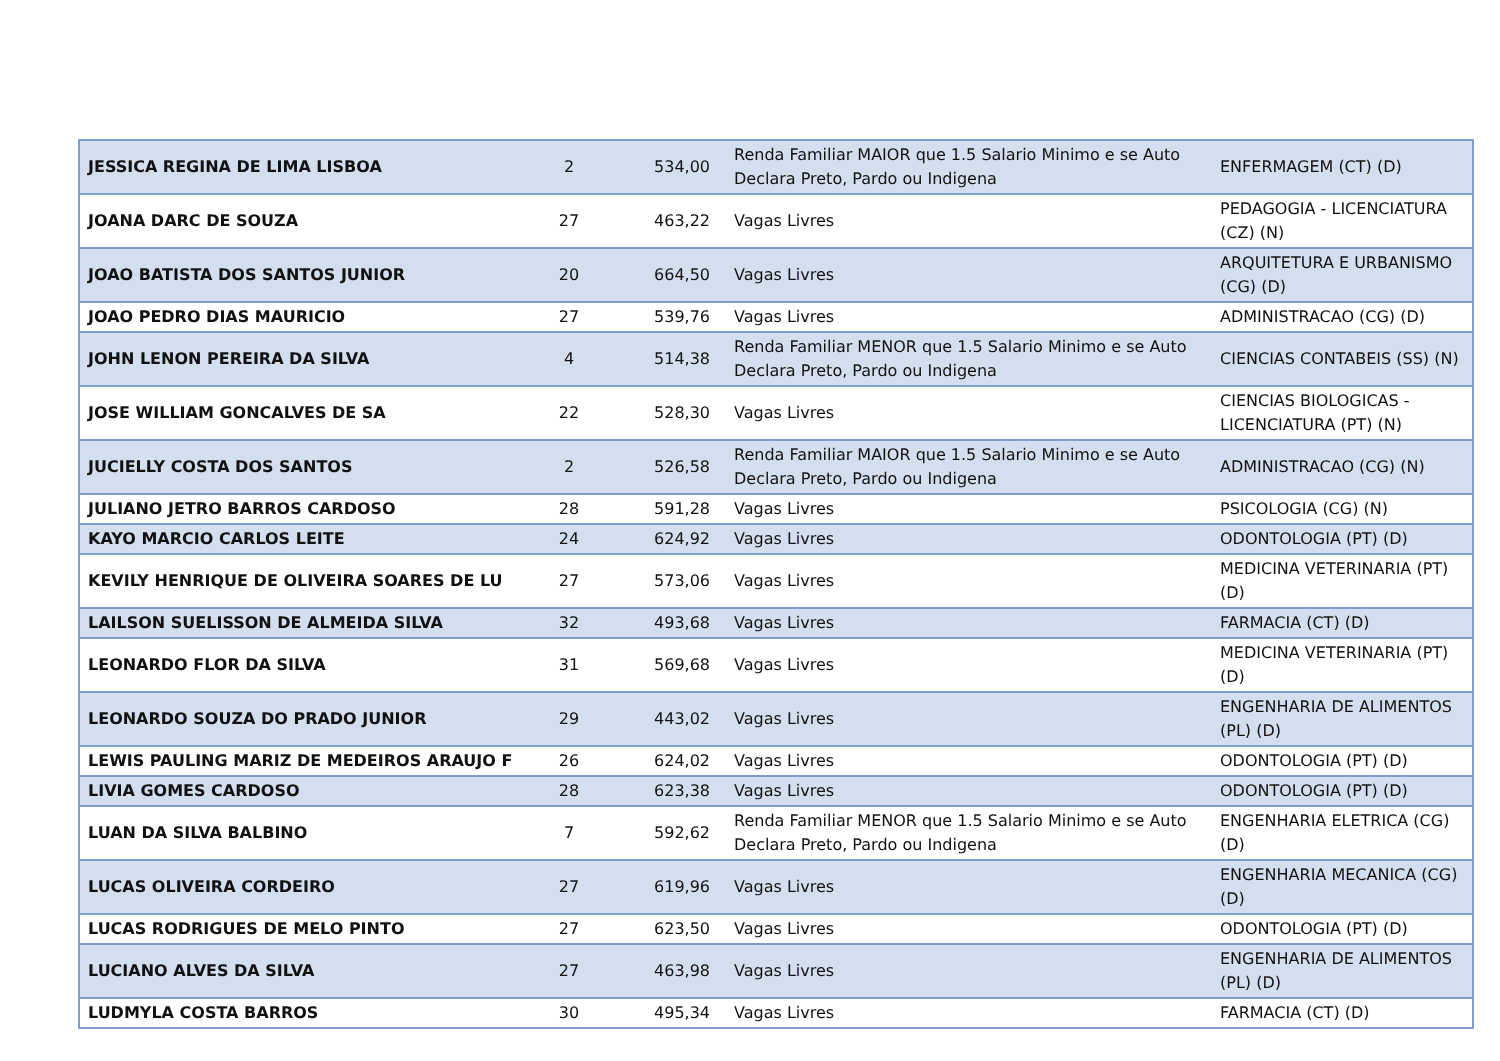| JESSICA REGINA DE LIMA LISBOA | 2 | 534,00 | Renda Familiar MAIOR que 1.5 Salario Minimo e se Auto Declara Preto, Pardo ou Indigena | ENFERMAGEM (CT) (D) |
| JOANA DARC DE SOUZA | 27 | 463,22 | Vagas Livres | PEDAGOGIA - LICENCIATURA (CZ) (N) |
| JOAO BATISTA DOS SANTOS JUNIOR | 20 | 664,50 | Vagas Livres | ARQUITETURA E URBANISMO (CG) (D) |
| JOAO PEDRO DIAS MAURICIO | 27 | 539,76 | Vagas Livres | ADMINISTRACAO (CG) (D) |
| JOHN LENON PEREIRA DA SILVA | 4 | 514,38 | Renda Familiar MENOR que 1.5 Salario Minimo e se Auto Declara Preto, Pardo ou Indigena | CIENCIAS CONTABEIS (SS) (N) |
| JOSE WILLIAM GONCALVES DE SA | 22 | 528,30 | Vagas Livres | CIENCIAS BIOLOGICAS - LICENCIATURA (PT) (N) |
| JUCIELLY COSTA DOS SANTOS | 2 | 526,58 | Renda Familiar MAIOR que 1.5 Salario Minimo e se Auto Declara Preto, Pardo ou Indigena | ADMINISTRACAO (CG) (N) |
| JULIANO JETRO BARROS CARDOSO | 28 | 591,28 | Vagas Livres | PSICOLOGIA (CG) (N) |
| KAYO MARCIO CARLOS LEITE | 24 | 624,92 | Vagas Livres | ODONTOLOGIA (PT) (D) |
| KEVILY HENRIQUE DE OLIVEIRA SOARES DE LU | 27 | 573,06 | Vagas Livres | MEDICINA VETERINARIA (PT) (D) |
| LAILSON SUELISSON DE ALMEIDA SILVA | 32 | 493,68 | Vagas Livres | FARMACIA (CT) (D) |
| LEONARDO FLOR DA SILVA | 31 | 569,68 | Vagas Livres | MEDICINA VETERINARIA (PT) (D) |
| LEONARDO SOUZA DO PRADO JUNIOR | 29 | 443,02 | Vagas Livres | ENGENHARIA DE ALIMENTOS (PL) (D) |
| LEWIS PAULING MARIZ DE MEDEIROS ARAUJO F | 26 | 624,02 | Vagas Livres | ODONTOLOGIA (PT) (D) |
| LIVIA GOMES CARDOSO | 28 | 623,38 | Vagas Livres | ODONTOLOGIA (PT) (D) |
| LUAN DA SILVA BALBINO | 7 | 592,62 | Renda Familiar MENOR que 1.5 Salario Minimo e se Auto Declara Preto, Pardo ou Indigena | ENGENHARIA ELETRICA (CG) (D) |
| LUCAS OLIVEIRA CORDEIRO | 27 | 619,96 | Vagas Livres | ENGENHARIA MECANICA (CG) (D) |
| LUCAS RODRIGUES DE MELO PINTO | 27 | 623,50 | Vagas Livres | ODONTOLOGIA (PT) (D) |
| LUCIANO ALVES DA SILVA | 27 | 463,98 | Vagas Livres | ENGENHARIA DE ALIMENTOS (PL) (D) |
| LUDMYLA COSTA BARROS | 30 | 495,34 | Vagas Livres | FARMACIA (CT) (D) |